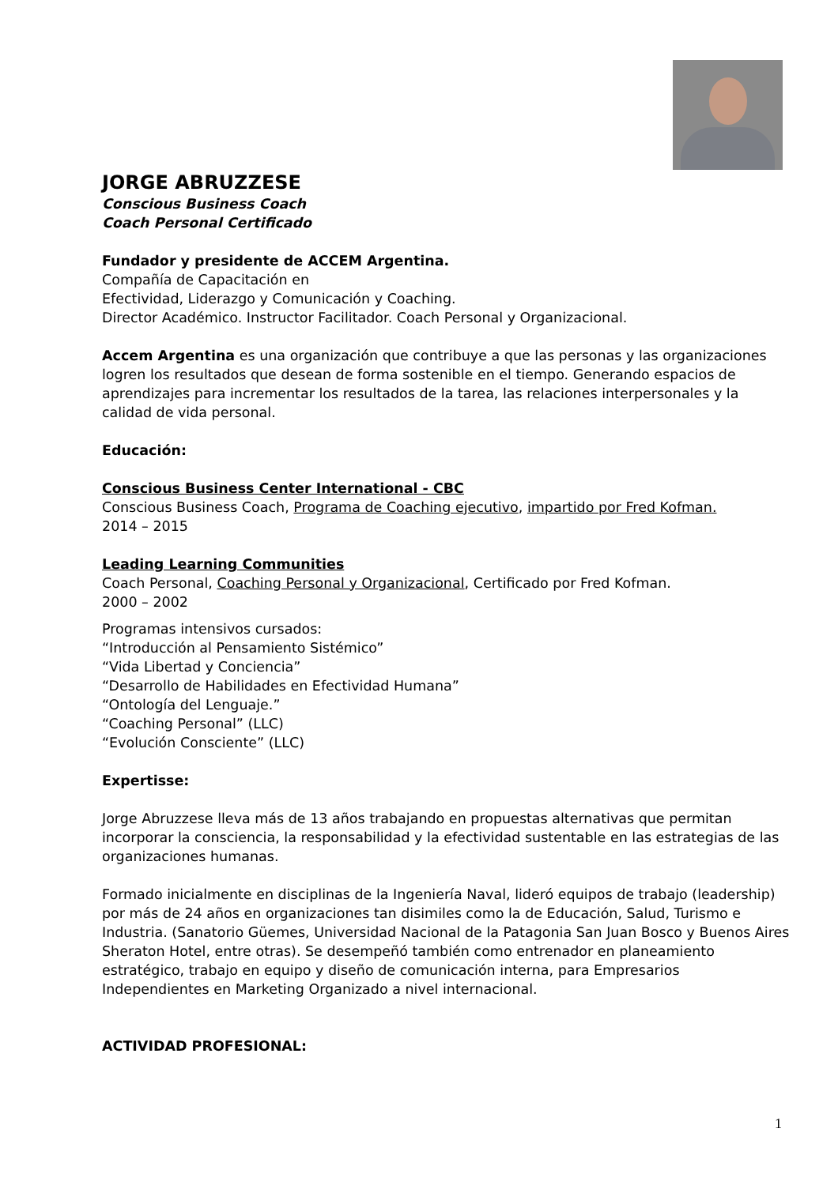JORGE ABRUZZESE
Conscious Business Coach
Coach Personal Certificado
Fundador y presidente de ACCEM Argentina.
Compañía de Capacitación en
Efectividad, Liderazgo y Comunicación y Coaching.
Director Académico. Instructor Facilitador. Coach Personal y Organizacional.
Accem Argentina es una organización que contribuye a que las personas y las organizaciones logren los resultados que desean de forma sostenible en el tiempo. Generando espacios de aprendizajes para incrementar los resultados de la tarea, las relaciones interpersonales y la calidad de vida personal.
Educación:
Conscious Business Center International - CBC
Conscious Business Coach, Programa de Coaching ejecutivo, impartido por Fred Kofman.
2014 – 2015
Leading Learning Communities
Coach Personal, Coaching Personal y Organizacional, Certificado por Fred Kofman.
2000 – 2002
Programas intensivos cursados:
“Introducción al Pensamiento Sistémico”
“Vida Libertad y Conciencia”
“Desarrollo de Habilidades en Efectividad Humana”
“Ontología del Lenguaje.”
“Coaching Personal” (LLC)
“Evolución Consciente” (LLC)
Expertisse:
Jorge Abruzzese lleva más de 13 años trabajando en propuestas alternativas que permitan incorporar la consciencia, la responsabilidad y la efectividad sustentable en las estrategias de las organizaciones humanas.
Formado inicialmente en disciplinas de la Ingeniería Naval, lideró equipos de trabajo (leadership) por más de 24 años en organizaciones tan disimiles como la de Educación, Salud, Turismo e Industria. (Sanatorio Güemes, Universidad Nacional de la Patagonia San Juan Bosco y Buenos Aires Sheraton Hotel, entre otras). Se desempeñó también como entrenador en planeamiento estratégico, trabajo en equipo y diseño de comunicación interna, para Empresarios Independientes en Marketing Organizado a nivel internacional.
ACTIVIDAD PROFESIONAL:
1